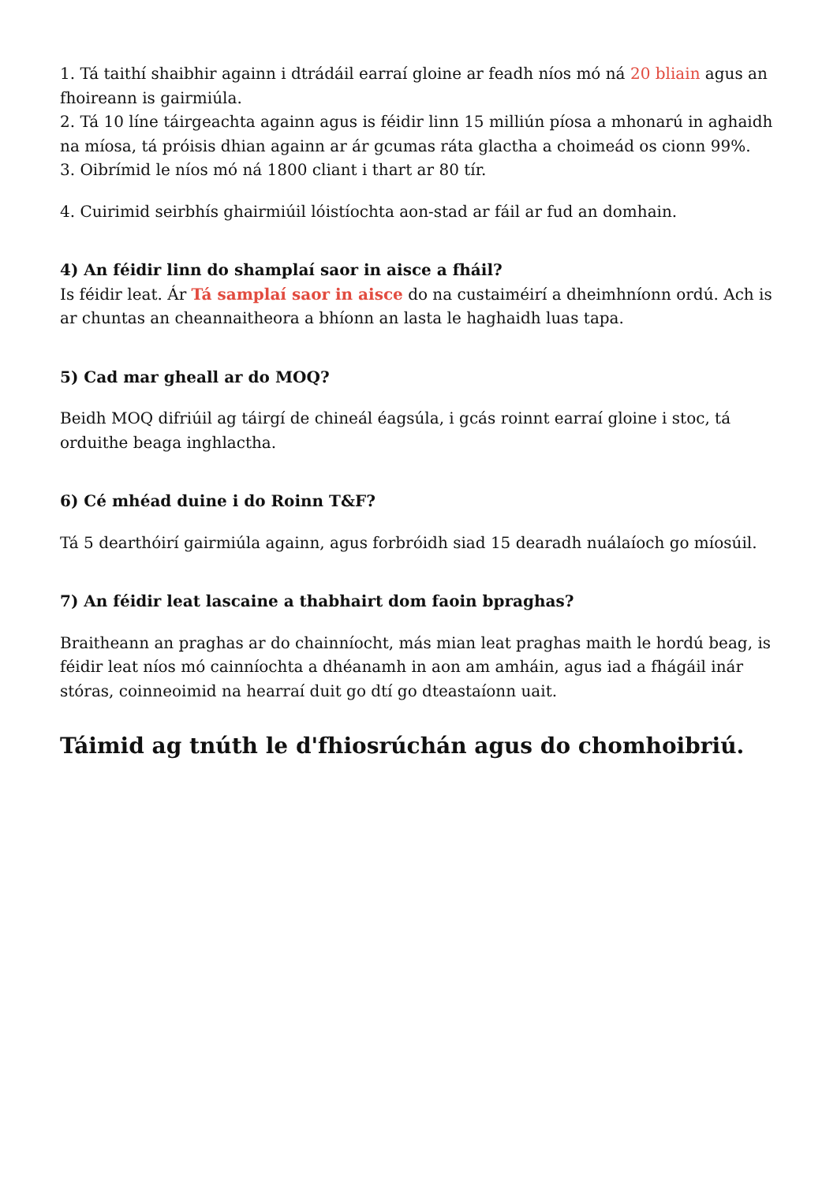1. Tá taithí shaibhir againn i dtrádáil earraí gloine ar feadh níos mó ná 20 bliain agus an fhoireann is gairmiúla.
2. Tá 10 líne táirgeachta againn agus is féidir linn 15 milliún píosa a mhonarú in aghaidh na míosa, tá próisis dhian againn ar ár gcumas ráta glactha a choimeád os cionn 99%.
3. Oibrímid le níos mó ná 1800 cliant i thart ar 80 tír.
4. Cuirimid seirbhís ghairmiúil lóistíochta aon-stad ar fáil ar fud an domhain.
4) An féidir linn do shamplaí saor in aisce a fháil?
Is féidir leat. Ár Tá samplaí saor in aisce do na custaiméirí a dheimhníonn ordú. Ach is ar chuntas an cheannaitheora a bhíonn an lasta le haghaidh luas tapa.
5) Cad mar gheall ar do MOQ?
Beidh MOQ difriúil ag táirgí de chineál éagsúla, i gcás roinnt earraí gloine i stoc, tá orduithe beaga inghlactha.
6) Cé mhéad duine i do Roinn T&F?
Tá 5 dearthóirí gairmiúla againn, agus forbróidh siad 15 dearadh nuálaíoch go míosúil.
7) An féidir leat lascaine a thabhairt dom faoin bpraghas?
Braitheann an praghas ar do chainníocht, más mian leat praghas maith le hordú beag, is féidir leat níos mó cainníochta a dhéanamh in aon am amháin, agus iad a fhágáil inár stóras, coinneoimid na hearraí duit go dtí go dteastaíonn uait.
Táimid ag tnúth le d'fhiosrúchán agus do chomhoibriú.